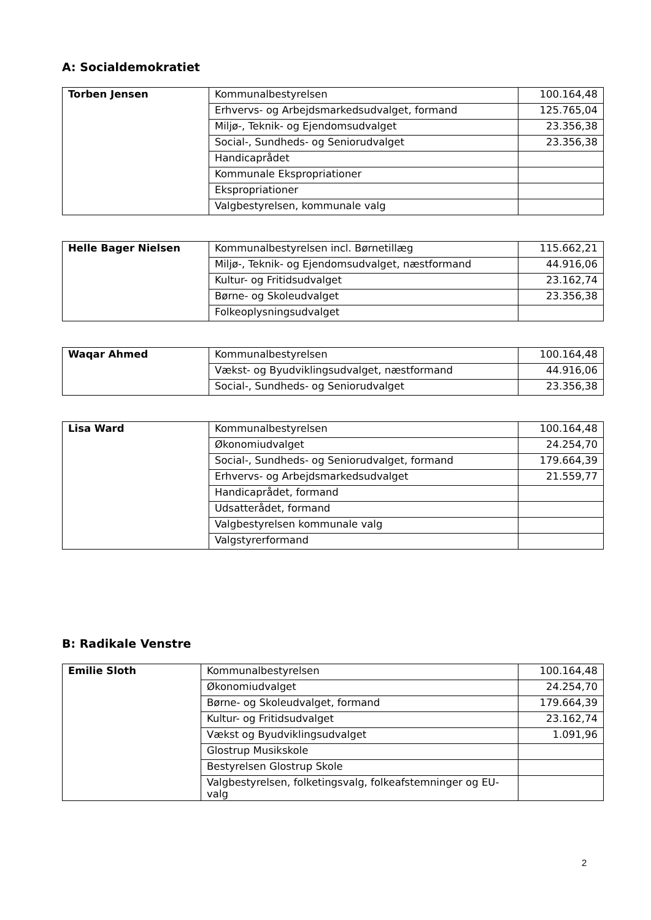A: Socialdemokratiet
| Torben Jensen | Kommunalbestyrelsen | 100.164,48 |
| | Erhvervs- og Arbejdsmarkedsudvalget, formand | 125.765,04 |
| | Miljø-, Teknik- og Ejendomsudvalget | 23.356,38 |
| | Social-, Sundheds- og Seniorudvalget | 23.356,38 |
| | Handicaprådet | |
| | Kommunale Ekspropriationer | |
| | Ekspropriationer | |
| | Valgbestyrelsen, kommunale valg | |
| Helle Bager Nielsen | Kommunalbestyrelsen incl. Børnetillæg | 115.662,21 |
| | Miljø-, Teknik- og Ejendomsudvalget, næstformand | 44.916,06 |
| | Kultur- og Fritidsudvalget | 23.162,74 |
| | Børne- og Skoleudvalget | 23.356,38 |
| | Folkeoplysningsudvalget | |
| Waqar Ahmed | Kommunalbestyrelsen | 100.164,48 |
| | Vækst- og Byudviklingsudvalget, næstformand | 44.916,06 |
| | Social-, Sundheds- og Seniorudvalget | 23.356,38 |
| Lisa Ward | Kommunalbestyrelsen | 100.164,48 |
| | Økonomiudvalget | 24.254,70 |
| | Social-, Sundheds- og Seniorudvalget, formand | 179.664,39 |
| | Erhvervs- og Arbejdsmarkedsudvalget | 21.559,77 |
| | Handicaprådet, formand | |
| | Udsatterådet, formand | |
| | Valgbestyrelsen kommunale valg | |
| | Valgstyrerformand | |
B: Radikale Venstre
| Emilie Sloth | Kommunalbestyrelsen | 100.164,48 |
| | Økonomiudvalget | 24.254,70 |
| | Børne- og Skoleudvalget, formand | 179.664,39 |
| | Kultur- og Fritidsudvalget | 23.162,74 |
| | Vækst og Byudviklingsudvalget | 1.091,96 |
| | Glostrup Musikskole | |
| | Bestyrelsen Glostrup Skole | |
| | Valgbestyrelsen, folketingsvalg, folkeafstemninger og EU-valg | |
2